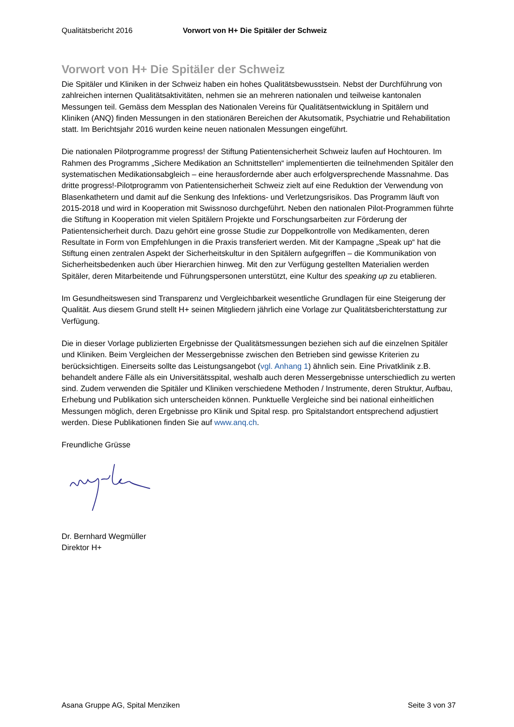Qualitätsbericht 2016 Vorwort von H+ Die Spitäler der Schweiz
Vorwort von H+ Die Spitäler der Schweiz
Die Spitäler und Kliniken in der Schweiz haben ein hohes Qualitätsbewusstsein. Nebst der Durchführung von zahlreichen internen Qualitätsaktivitäten, nehmen sie an mehreren nationalen und teilweise kantonalen Messungen teil. Gemäss dem Messplan des Nationalen Vereins für Qualitätsentwicklung in Spitälern und Kliniken (ANQ) finden Messungen in den stationären Bereichen der Akutsomatik, Psychiatrie und Rehabilitation statt. Im Berichtsjahr 2016 wurden keine neuen nationalen Messungen eingeführt.
Die nationalen Pilotprogramme progress! der Stiftung Patientensicherheit Schweiz laufen auf Hochtouren. Im Rahmen des Programms „Sichere Medikation an Schnittstellen“ implementierten die teilnehmenden Spitäler den systematischen Medikationsabgleich – eine herausfordernde aber auch erfolgversprechende Massnahme. Das dritte progress!-Pilotprogramm von Patientensicherheit Schweiz zielt auf eine Reduktion der Verwendung von Blasenkathetern und damit auf die Senkung des Infektions- und Verletzungsrisikos. Das Programm läuft von 2015-2018 und wird in Kooperation mit Swissnoso durchgeführt. Neben den nationalen Pilot-Programmen führte die Stiftung in Kooperation mit vielen Spitälern Projekte und Forschungsarbeiten zur Förderung der Patientensicherheit durch. Dazu gehört eine grosse Studie zur Doppelkontrolle von Medikamenten, deren Resultate in Form von Empfehlungen in die Praxis transferiert werden. Mit der Kampagne „Speak up“ hat die Stiftung einen zentralen Aspekt der Sicherheitskultur in den Spitälern aufgegriffen – die Kommunikation von Sicherheitsbedenken auch über Hierarchien hinweg. Mit den zur Verfügung gestellten Materialien werden Spitäler, deren Mitarbeitende und Führungspersonen unterstützt, eine Kultur des speaking up zu etablieren.
Im Gesundheitswesen sind Transparenz und Vergleichbarkeit wesentliche Grundlagen für eine Steigerung der Qualität. Aus diesem Grund stellt H+ seinen Mitgliedern jährlich eine Vorlage zur Qualitätsberichterstattung zur Verfügung.
Die in dieser Vorlage publizierten Ergebnisse der Qualitätsmessungen beziehen sich auf die einzelnen Spitäler und Kliniken. Beim Vergleichen der Messergebnisse zwischen den Betrieben sind gewisse Kriterien zu berücksichtigen. Einerseits sollte das Leistungsangebot (vgl. Anhang 1) ähnlich sein. Eine Privatklinik z.B. behandelt andere Fälle als ein Universitätsspital, weshalb auch deren Messergebnisse unterschiedlich zu werten sind. Zudem verwenden die Spitäler und Kliniken verschiedene Methoden / Instrumente, deren Struktur, Aufbau, Erhebung und Publikation sich unterscheiden können. Punktuelle Vergleiche sind bei national einheitlichen Messungen möglich, deren Ergebnisse pro Klinik und Spital resp. pro Spitalstandort entsprechend adjustiert werden. Diese Publikationen finden Sie auf www.anq.ch.
Freundliche Grüsse
Dr. Bernhard Wegmüller
Direktor H+
Asana Gruppe AG, Spital Menziken Seite 3 von 37